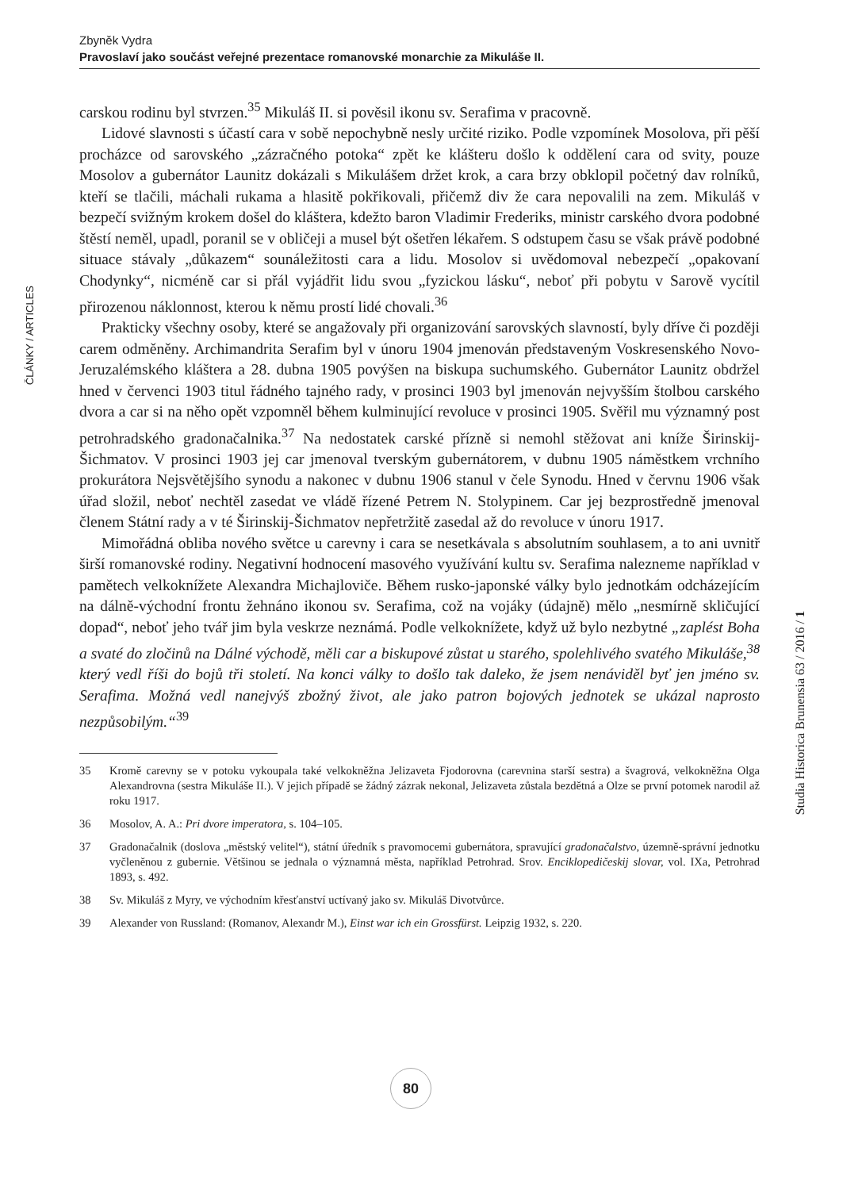Zbyněk Vydra
Pravoslaví jako součást veřejné prezentace romanovské monarchie za Mikuláše II.
ČLÁNKY / ARTICLES
carskou rodinu byl stvrzen.<sup>35</sup> Mikuláš II. si pověsil ikonu sv. Serafima v pracovně.
Lidové slavnosti s účastí cara v sobě nepochybně nesly určité riziko. Podle vzpomínek Mosolova, při pěší procházce od sarovského „zázračného potoka“ zpět ke klášteru došlo k oddělení cara od svity, pouze Mosolov a gubernátor Launitz dokázali s Mikulášem držet krok, a cara brzy obklopil početný dav rolníků, kteří se tlačili, máchali rukama a hlasitě pokřikovali, přičemž div že cara nepovalili na zem. Mikuláš v bezpečí svižným krokem došel do kláštera, kdežto baron Vladimir Frederiks, ministr carského dvora podobné štěstí neměl, upadl, poranil se v obličeji a musel být ošetřen lékařem. S odstupem času se však právě podobné situace stávaly „důkazem“ sounáležitosti cara a lidu. Mosolov si uvědomoval nebezpečí „opakovaní Chodynky“, nicméně car si přál vyjádřit lidu svou „fyzickou lásku“, neboť při pobytu v Sarově vycítil přirozenou náklonnost, kterou k němu prostí lidé chovali.<sup>36</sup>
Prakticky všechny osoby, které se angažovaly při organizování sarovských slavností, byly dříve či později carem odměněny. Archimandrita Serafim byl v únoru 1904 jmenován představeným Voskresenského Novo-Jeruzalémského kláštera a 28. dubna 1905 povýšen na biskupa suchumského. Gubernátor Launitz obdržel hned v červenci 1903 titul řádného tajného rady, v prosinci 1903 byl jmenován nejvyšším štolbou carského dvora a car si na něho opět vzpomněl během kulminující revoluce v prosinci 1905. Svěřil mu významný post petrohradského gradonačalnika.<sup>37</sup> Na nedostatek carské přízně si nemohl stěžovat ani kníže Širinskij-Šichmatov. V prosinci 1903 jej car jmenoval tverským gubernátorem, v dubnu 1905 náměstkem vrchního prokurátora Nejsvětějšího synodu a nakonec v dubnu 1906 stanul v čele Synodu. Hned v červnu 1906 však úřad složil, neboť nechtěl zasedat ve vládě řízené Petrem N. Stolypinem. Car jej bezprostředně jmenoval členem Státní rady a v té Širinskij-Šichmatov nepřetržitě zasedal až do revoluce v únoru 1917.
Mimořádná obliba nového světce u carevny i cara se nesetkávala s absolutním souhlasem, a to ani uvnitř širší romanovské rodiny. Negativní hodnocení masového využívání kultu sv. Serafima nalezneme například v pamětech velkoknížete Alexandra Michajloviče. Během rusko-japonské války bylo jednotkám odcházejícím na dálně-východní frontu žehnáno ikonou sv. Serafima, což na vojáky (údajně) mělo „nesmírně skličující dopad“, neboť jeho tvář jim byla veskrze neznámá. Podle velkoknížete, když už bylo nezbytné „zaplést Boha a svaté do zločinů na Dálné východě, měli car a biskupové zůstat u starého, spolehlivého svatého Mikuláše,<sup>38</sup> který vedl říši do bojů tři století. Na konci války to došlo tak daleko, že jsem nenáviděl byť jen jméno sv. Serafima. Možná vedl nanejvýš zbožný život, ale jako patron bojových jednotek se ukázal naprosto nezpůsobilým.“<sup>39</sup>
35 Kromě carevny se v potoku vykoupala také velkokněžna Jelizaveta Fjodorovna (carevnina starší sestra) a švagrová, velkokněžna Olga Alexandrovna (sestra Mikuláše II.). V jejich případě se žádný zázrak nekonal, Jelizaveta zůstala bezdětná a Olze se první potomek narodil až roku 1917.
36 Mosolov, A. A.: Pri dvore imperatora, s. 104–105.
37 Gradonačalnik (doslova „městský velitel“), státní úředník s pravomocemi gubernátora, spravující gradonačalstvo, územně-správní jednotku vyčleněnou z gubernie. Většinou se jednala o významná města, například Petrohrad. Srov. Enciklopedičeskij slovar, vol. IXa, Petrohrad 1893, s. 492.
38 Sv. Mikuláš z Myry, ve východním křesťanství uctívaný jako sv. Mikuláš Divotvůrce.
39 Alexander von Russland: (Romanov, Alexandr M.), Einst war ich ein Grossfürst. Leipzig 1932, s. 220.
Studia Historica Brunensia 63 / 2016 / 1
80